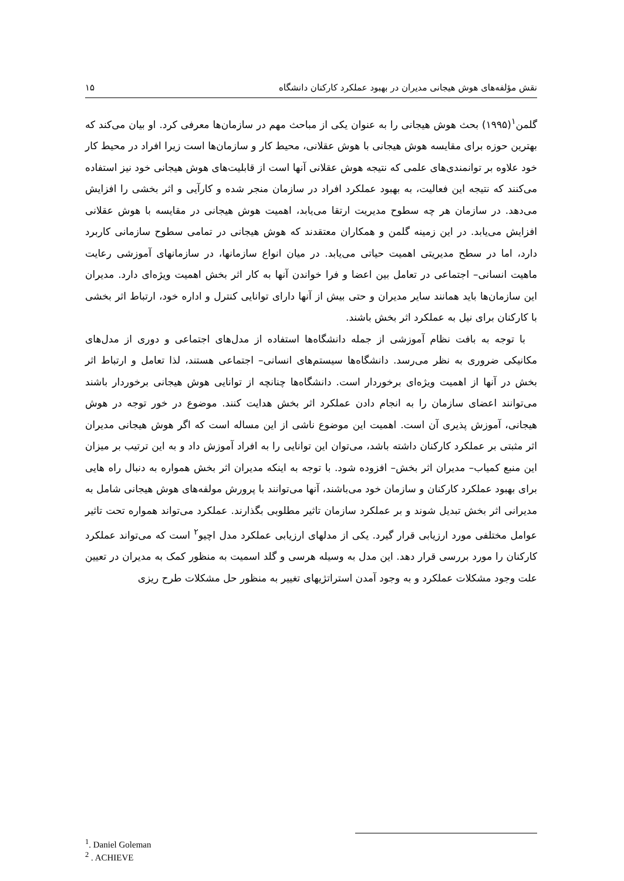نقش مؤلفه‌های هوش هیجانی مدیران در بهبود عملکرد کارکنان دانشگاه ۱۵
گلمن<sup>۱</sup>(۱۹۹۵) بحث هوش هیجانی را به عنوان یکی از مباحث مهم در سازمان‌ها معرفی کرد. او بیان می‌کند که بهترین حوزه برای مقایسه هوش هیجانی با هوش عقلانی، محیط کار و سازمان‌ها است زیرا افراد در محیط کار خود علاوه بر توانمندی‌های علمی که نتیجه هوش عقلانی آنها است از قابلیت‌های هوش هیجانی خود نیز استفاده می‌کنند که نتیجه این فعالیت، به بهبود عملکرد افراد در سازمان منجر شده و کارآیی و اثر بخشی را افزایش می‌دهد. در سازمان هر چه سطوح مدیریت ارتقا می‌یابد، اهمیت هوش هیجانی در مقایسه با هوش عقلانی افزایش می‌یابد. در این زمینه گلمن و همکاران معتقدند که هوش هیجانی در تمامی سطوح سازمانی کاربرد دارد، اما در سطح مدیریتی اهمیت حیاتی می‌یابد. در میان انواع سازمانها، در سازمانهای آموزشی رعایت ماهیت انسانی– اجتماعی در تعامل بین اعضا و فرا خواندن آنها به کار اثر بخش اهمیت ویژه‌ای دارد. مدیران این سازمان‌ها باید همانند سایر مدیران و حتی بیش از آنها دارای توانایی کنترل و اداره خود، ارتباط اثر بخشی با کارکنان برای نیل به عملکرد اثر بخش باشند.
با توجه به بافت نظام آموزشی از جمله دانشگاه‌ها استفاده از مدل‌های اجتماعی و دوری از مدل‌های مکانیکی ضروری به نظر می‌رسد. دانشگاه‌ها سیستم‌های انسانی– اجتماعی هستند، لذا تعامل و ارتباط اثر بخش در آنها از اهمیت ویژه‌ای برخوردار است. دانشگاه‌ها چنانچه از توانایی هوش هیجانی برخوردار باشند می‌توانند اعضای سازمان را به انجام دادن عملکرد اثر بخش هدایت کنند. موضوع در خور توجه در هوش هیجانی، آموزش پذیری آن است. اهمیت این موضوع ناشی از این مساله است که اگر هوش هیجانی مدیران اثر مثبتی بر عملکرد کارکنان داشته باشد، می‌توان این توانایی را به افراد آموزش داد و به این ترتیب بر میزان این منبع کمیاب– مدیران اثر بخش– افزوده شود. با توجه به اینکه مدیران اثر بخش همواره به دنبال راه هایی برای بهبود عملکرد کارکنان و سازمان خود می‌باشند، آنها می‌توانند با پرورش مولفه‌های هوش هیجانی شامل به مدیرانی اثر بخش تبدیل شوند و بر عملکرد سازمان تاثیر مطلوبی بگذارند. عملکرد می‌تواند همواره تحت تاثیر عوامل مختلفی مورد ارزیابی قرار گیرد. یکی از مدلهای ارزیابی عملکرد مدل اچیو<sup>۲</sup> است که می‌تواند عملکرد کارکنان را مورد بررسی قرار دهد. این مدل به وسیله هرسی و گلد اسمیت به منظور کمک به مدیران در تعیین علت وجود مشکلات عملکرد و به وجود آمدن استراتژیهای تغییر به منظور حل مشکلات طرح ریزی
<sup>1</sup>. Daniel Goleman
<sup>2</sup> . ACHIEVE